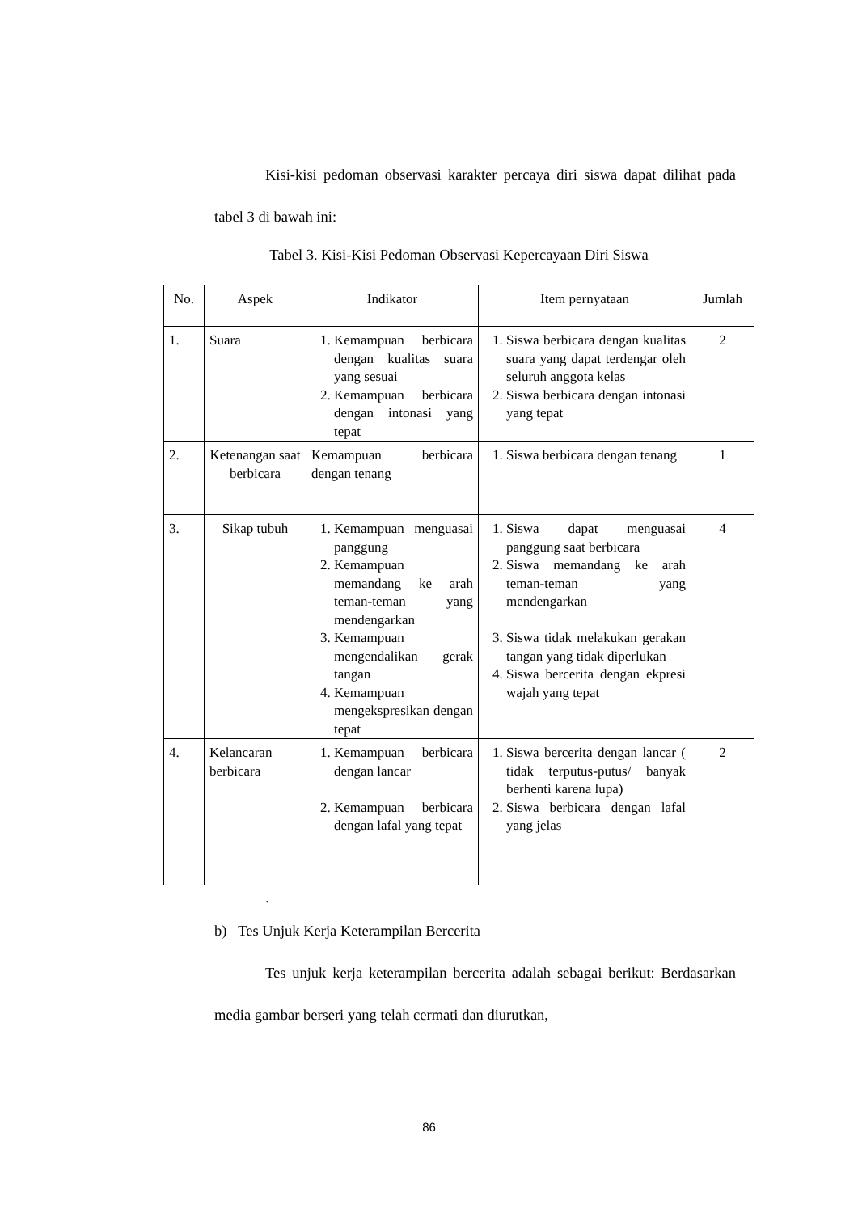Kisi-kisi pedoman observasi karakter percaya diri siswa dapat dilihat pada tabel 3 di bawah ini:
Tabel 3. Kisi-Kisi Pedoman Observasi Kepercayaan Diri Siswa
| No. | Aspek | Indikator | Item pernyataan | Jumlah |
| --- | --- | --- | --- | --- |
| 1. | Suara | 1. Kemampuan berbicara dengan kualitas suara yang sesuai 2. Kemampuan berbicara dengan intonasi yang tepat | 1. Siswa berbicara dengan kualitas suara yang dapat terdengar oleh seluruh anggota kelas 2. Siswa berbicara dengan intonasi yang tepat | 2 |
| 2. | Ketenangan saat berbicara | Kemampuan berbicara dengan tenang | 1. Siswa berbicara dengan tenang | 1 |
| 3. | Sikap tubuh | 1. Kemampuan menguasai panggung 2. Kemampuan memandang ke arah teman-teman yang mendengarkan 3. Kemampuan mengendalikan gerak tangan 4. Kemampuan mengekspresikan dengan tepat | 1. Siswa dapat menguasai panggung saat berbicara 2. Siswa memandang ke arah teman-teman yang mendengarkan 3. Siswa tidak melakukan gerakan tangan yang tidak diperlukan 4. Siswa bercerita dengan ekpresi wajah yang tepat | 4 |
| 4. | Kelancaran berbicara | 1. Kemampuan berbicara dengan lancar 2. Kemampuan berbicara dengan lafal yang tepat | 1. Siswa bercerita dengan lancar ( tidak terputus-putus/ banyak berhenti karena lupa) 2. Siswa berbicara dengan lafal yang jelas | 2 |
.
b) Tes Unjuk Kerja Keterampilan Bercerita
Tes unjuk kerja keterampilan bercerita adalah sebagai berikut: Berdasarkan media gambar berseri yang telah cermati dan diurutkan,
86